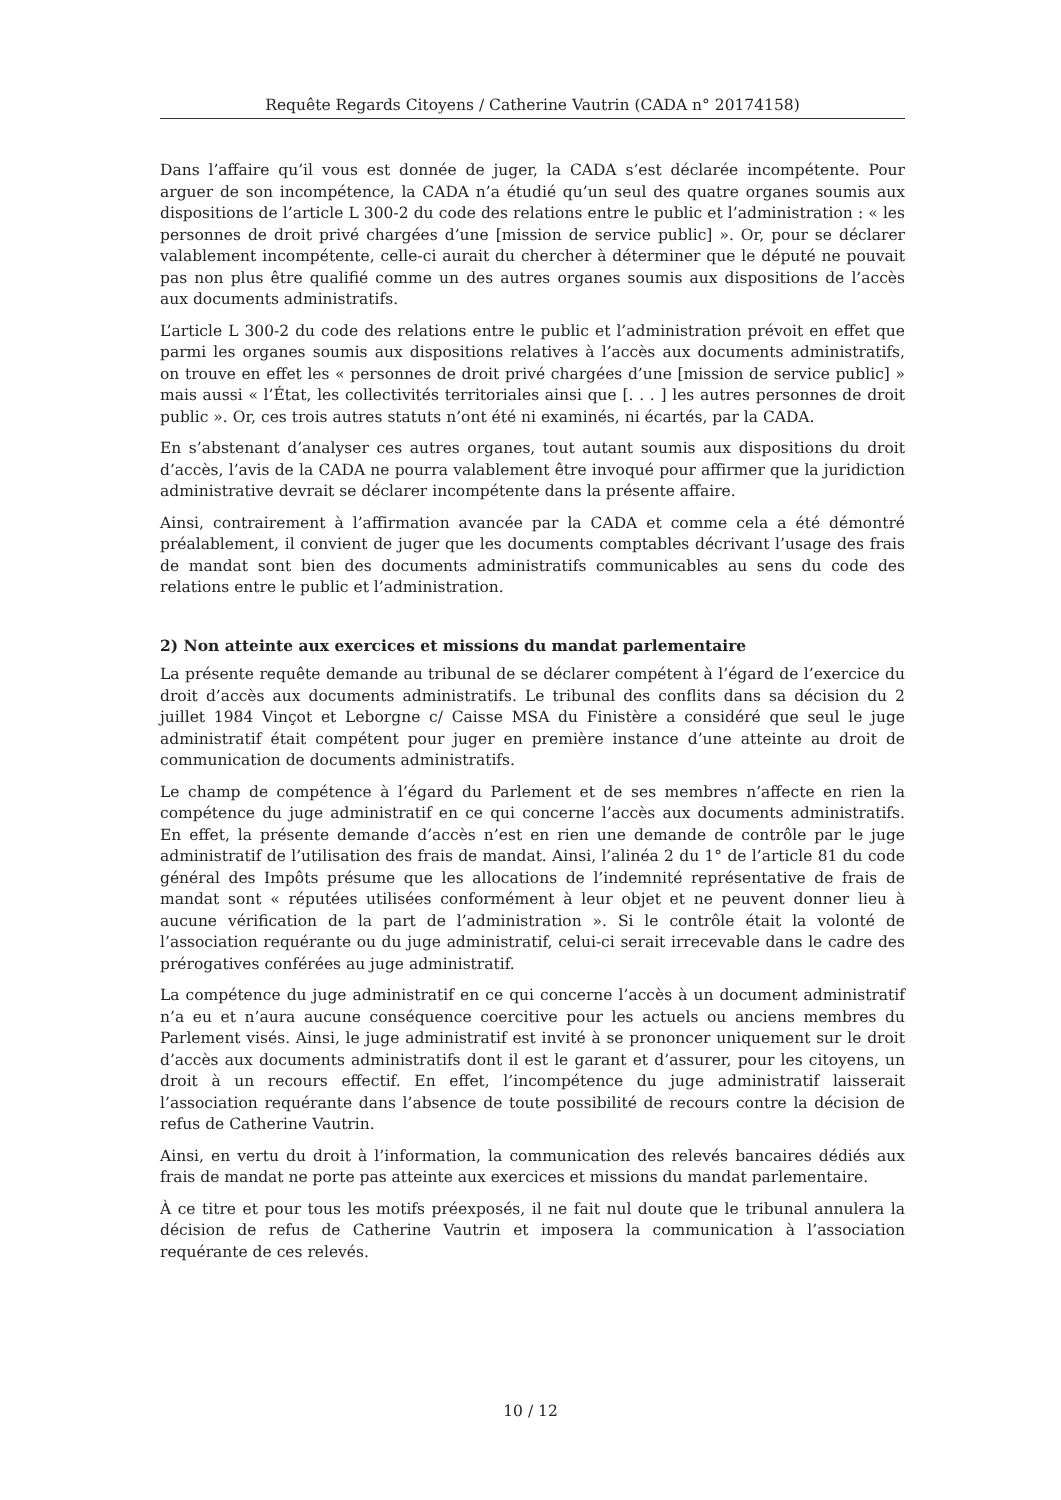Requête Regards Citoyens / Catherine Vautrin (CADA n° 20174158)
Dans l’affaire qu’il vous est donnée de juger, la CADA s’est déclarée incompétente. Pour arguer de son incompétence, la CADA n’a étudié qu’un seul des quatre organes soumis aux dispositions de l’article L 300-2 du code des relations entre le public et l’administration : « les personnes de droit privé chargées d’une [mission de service public] ». Or, pour se déclarer valablement incompétente, celle-ci aurait du chercher à déterminer que le député ne pouvait pas non plus être qualifié comme un des autres organes soumis aux dispositions de l’accès aux documents administratifs.
L’article L 300-2 du code des relations entre le public et l’administration prévoit en effet que parmi les organes soumis aux dispositions relatives à l’accès aux documents administratifs, on trouve en effet les « personnes de droit privé chargées d’une [mission de service public] » mais aussi « l’État, les collectivités territoriales ainsi que [. . . ] les autres personnes de droit public ». Or, ces trois autres statuts n’ont été ni examinés, ni écartés, par la CADA.
En s’abstenant d’analyser ces autres organes, tout autant soumis aux dispositions du droit d’accès, l’avis de la CADA ne pourra valablement être invoqué pour affirmer que la juridiction administrative devrait se déclarer incompétente dans la présente affaire.
Ainsi, contrairement à l’affirmation avancée par la CADA et comme cela a été démontré préalablement, il convient de juger que les documents comptables décrivant l’usage des frais de mandat sont bien des documents administratifs communicables au sens du code des relations entre le public et l’administration.
2) Non atteinte aux exercices et missions du mandat parlementaire
La présente requête demande au tribunal de se déclarer compétent à l’égard de l’exercice du droit d’accès aux documents administratifs. Le tribunal des conflits dans sa décision du 2 juillet 1984 Vinçot et Leborgne c/ Caisse MSA du Finistère a considéré que seul le juge administratif était compétent pour juger en première instance d’une atteinte au droit de communication de documents administratifs.
Le champ de compétence à l’égard du Parlement et de ses membres n’affecte en rien la compétence du juge administratif en ce qui concerne l’accès aux documents administratifs. En effet, la présente demande d’accès n’est en rien une demande de contrôle par le juge administratif de l’utilisation des frais de mandat. Ainsi, l’alinéa 2 du 1° de l’article 81 du code général des Impôts présume que les allocations de l’indemnité représentative de frais de mandat sont « réputées utilisées conformément à leur objet et ne peuvent donner lieu à aucune vérification de la part de l’administration ». Si le contrôle était la volonté de l’association requérante ou du juge administratif, celui-ci serait irrecevable dans le cadre des prérogatives conférées au juge administratif.
La compétence du juge administratif en ce qui concerne l’accès à un document administratif n’a eu et n’aura aucune conséquence coercitive pour les actuels ou anciens membres du Parlement visés. Ainsi, le juge administratif est invité à se prononcer uniquement sur le droit d’accès aux documents administratifs dont il est le garant et d’assurer, pour les citoyens, un droit à un recours effectif. En effet, l’incompétence du juge administratif laisserait l’association requérante dans l’absence de toute possibilité de recours contre la décision de refus de Catherine Vautrin.
Ainsi, en vertu du droit à l’information, la communication des relevés bancaires dédiés aux frais de mandat ne porte pas atteinte aux exercices et missions du mandat parlementaire.
À ce titre et pour tous les motifs préexposés, il ne fait nul doute que le tribunal annulera la décision de refus de Catherine Vautrin et imposera la communication à l’association requérante de ces relevés.
10 / 12